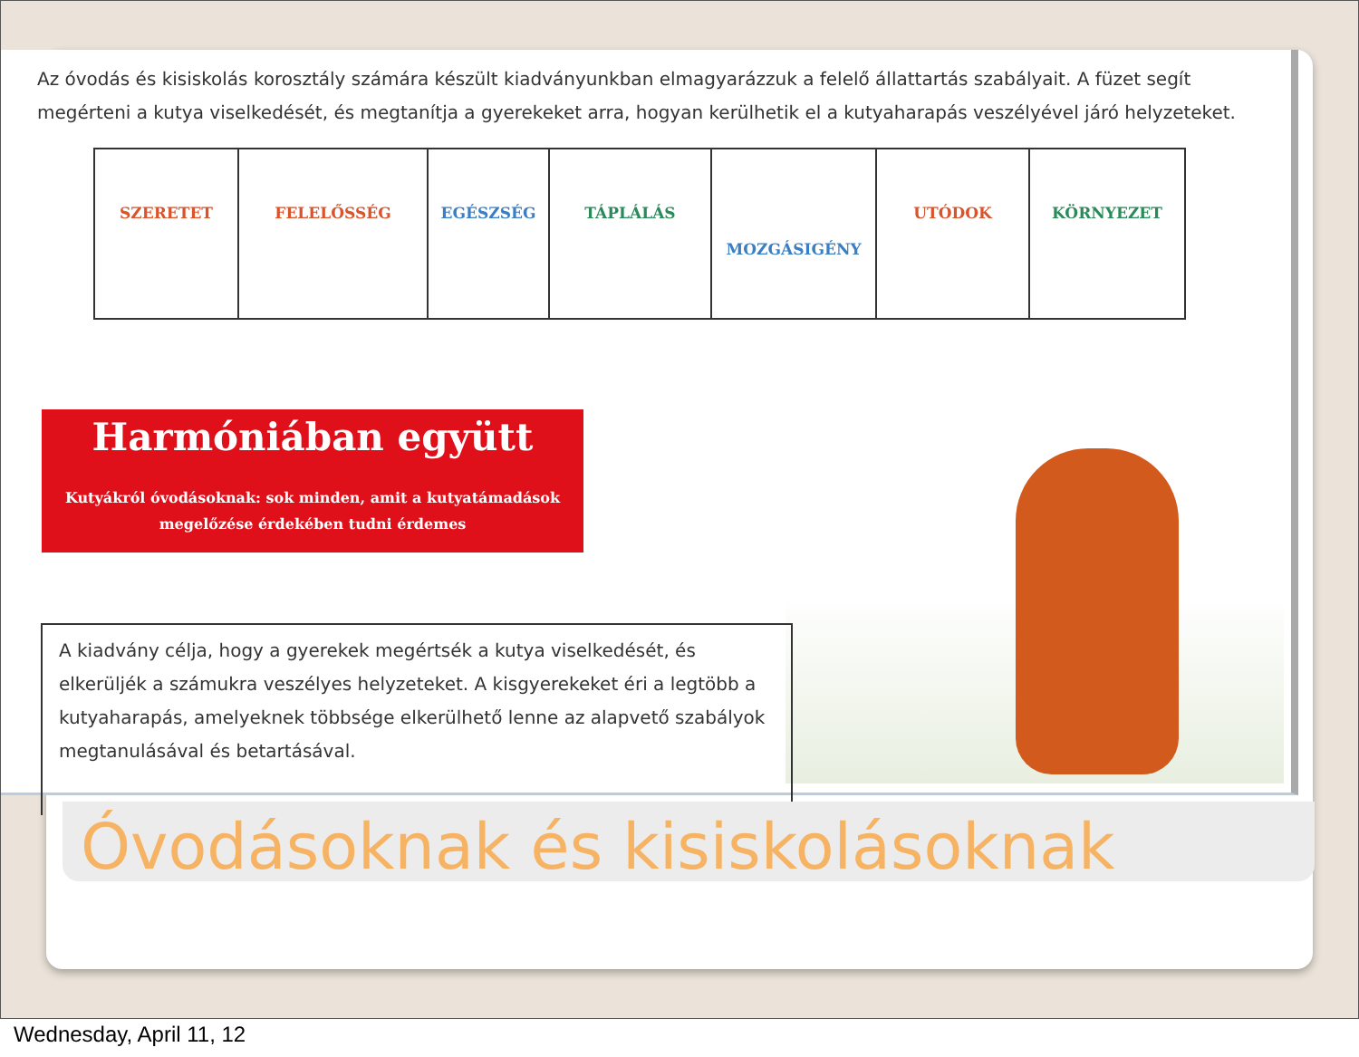Az óvodás és kisiskolás korosztály számára készült kiadványunkban elmagyarázzuk a felelő állattartás szabályait. A füzet segít megérteni a kutya viselkedését, és megtanítja a gyerekeket arra, hogyan kerülhetik el a kutyaharapás veszélyével járó helyzeteket.
| SZERETET | FELELŐSSÉG | EGÉSZSÉG | TÁPLÁLÁS | MOZGÁSIGÉNY | UTÓDOK | KÖRNYEZET |
Harmóniában együtt
Kutyákról óvodásoknak: sok minden, amit a kutyatámadások megelőzése érdekében tudni érdemes
A kiadvány célja, hogy a gyerekek megértsék a kutya viselkedését, és elkerüljék a számukra veszélyes helyzeteket. A kisgyerekeket éri a legtöbb a kutyaharapás, amelyeknek többsége elkerülhető lenne az alapvető szabályok megtanulásával és betartásával.
Óvodásoknak és kisiskolásoknak
Wednesday, April 11, 12